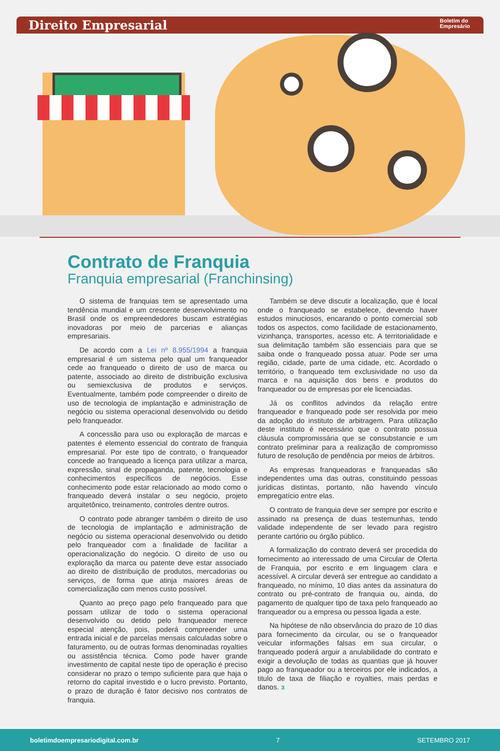Direito Empresarial
Boletim do
Empresário
Contrato de Franquia
Franquia empresarial (Franchinsing)
O sistema de franquias tem se apresentado uma tendência mundial e um crescente desenvolvimento no Brasil onde os empreendedores buscam estratégias inovadoras por meio de parcerias e alianças empresariais.
De acordo com a Lei nº 8.955/1994 a franquia empresarial é um sistema pelo qual um franqueador cede ao franqueado o direito de uso de marca ou patente, associado ao direito de distribuição exclusiva ou semiexclusiva de produtos e serviços. Eventualmente, também pode compreender o direito de uso de tecnologia de implantação e administração de negócio ou sistema operacional desenvolvido ou detido pelo franqueador.
A concessão para uso ou exploração de marcas e patentes é elemento essencial do contrato de franquia empresarial. Por este tipo de contrato, o franqueador concede ao franqueado a licença para utilizar a marca, expressão, sinal de propaganda, patente, tecnologia e conhecimentos específicos de negócios. Esse conhecimento pode estar relacionado ao modo como o franqueado deverá instalar o seu negócio, projeto arquitetônico, treinamento, controles dentre outros.
O contrato pode abranger também o direito de uso de tecnologia de implantação e administração de negócio ou sistema operacional desenvolvido ou detido pelo franqueador com a finalidade de facilitar a operacionalização do negócio. O direito de uso ou exploração da marca ou patente deve estar associado ao direito de distribuição de produtos, mercadorias ou serviços, de forma que atinja maiores áreas de comercialização com menos custo possível.
Quanto ao preço pago pelo franqueado para que possam utilizar de todo o sistema operacional desenvolvido ou detido pelo franqueador merece especial atenção, pois, poderá compreender uma entrada inicial e de parcelas mensais calculadas sobre o faturamento, ou de outras formas denominadas royalties ou assistência técnica. Como pode haver grande investimento de capital neste tipo de operação é preciso considerar no prazo o tempo suficiente para que haja o retorno do capital investido e o lucro previsto. Portanto, o prazo de duração é fator decisivo nos contratos de franquia.
Também se deve discutir a localização, que é local onde o franqueado se estabelece, devendo haver estudos minuciosos, encarando o ponto comercial sob todos os aspectos, como facilidade de estacionamento, vizinhança, transportes, acesso etc. A territorialidade e sua delimitação também são essenciais para que se saiba onde o franqueado possa atuar. Pode ser uma região, cidade, parte de uma cidade, etc. Acordado o território, o franqueado tem exclusividade no uso da marca e na aquisição dos bens e produtos do franqueador ou de empresas por ele licenciadas.
Já os conflitos advindos da relação entre franqueador e franqueado pode ser resolvida por meio da adoção do instituto de arbitragem. Para utilização deste instituto é necessário que o contrato possua cláusula compromissária que se consubstancie e um contrato preliminar para a realização de compromisso futuro de resolução de pendência por meios de árbitros.
As empresas franqueadoras e franqueadas são independentes uma das outras, constituindo pessoas jurídicas distintas, portanto, não havendo vínculo empregatício entre elas.
O contrato de franquia deve ser sempre por escrito e assinado na presença de duas testemunhas, tendo validade independente de ser levado para registro perante cartório ou órgão público.
A formalização do contrato deverá ser procedida do fornecimento ao interessado de uma Circular de Oferta de Franquia, por escrito e em linguagem clara e acessível. A circular deverá ser entregue ao candidato a franqueado, no mínimo, 10 dias antes da assinatura do contrato ou pré-contrato de franquia ou, ainda, do pagamento de qualquer tipo de taxa pelo franqueado ao franqueador ou a empresa ou pessoa ligada a este.
Na hipótese de não observância do prazo de 10 dias para fornecimento da circular, ou se o franqueador veicular informações falsas em sua circular, o franqueado poderá arguir a anulabilidade do contrato e exigir a devolução de todas as quantias que já houver pago ao franqueador ou a terceiros por ele indicados, a titulo de taxa de filiação e royalties, mais perdas e danos. ɜ
boletimdoempresariodigital.com.br 7 SETEMBRO 2017